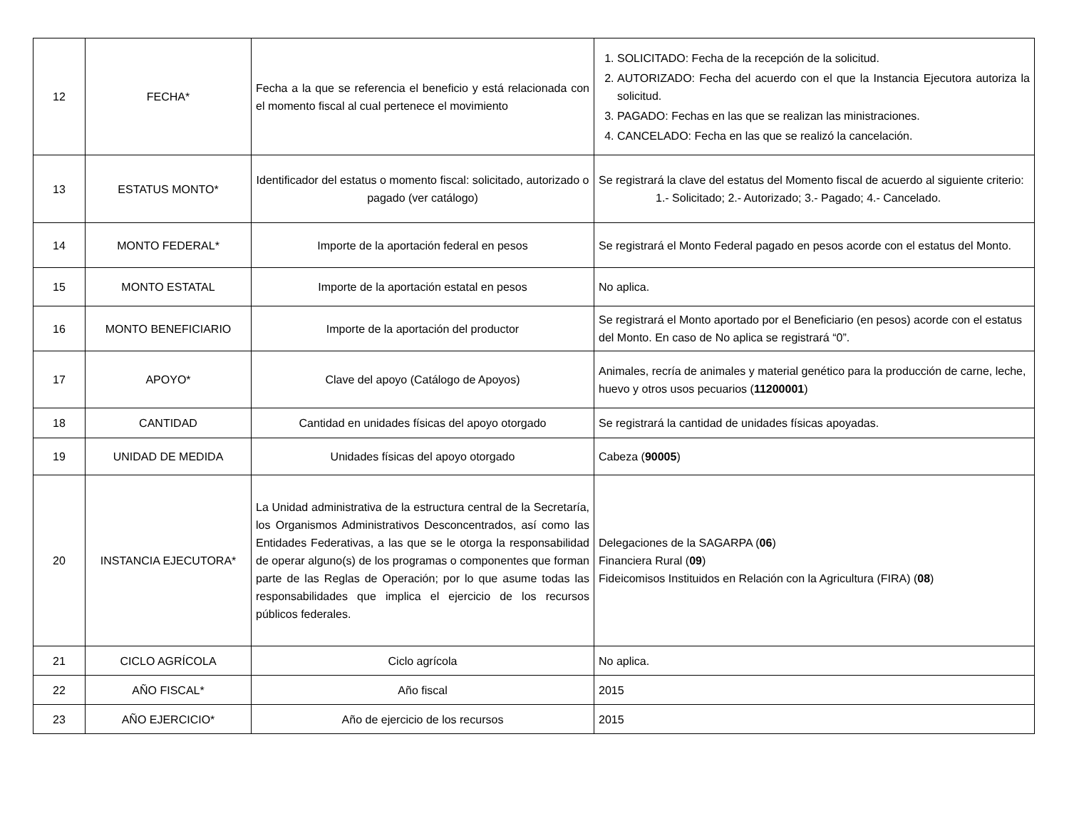| 12 | FECHA* | Fecha a la que se referencia el beneficio y está relacionada con el momento fiscal al cual pertenece el movimiento | 1. SOLICITADO: Fecha de la recepción de la solicitud. 2. AUTORIZADO: Fecha del acuerdo con el que la Instancia Ejecutora autoriza la solicitud. 3. PAGADO: Fechas en las que se realizan las ministraciones. 4. CANCELADO: Fecha en las que se realizó la cancelación. |
| 13 | ESTATUS MONTO* | Identificador del estatus o momento fiscal: solicitado, autorizado o pagado (ver catálogo) | Se registrará la clave del estatus del Momento fiscal de acuerdo al siguiente criterio: 1.- Solicitado; 2.- Autorizado; 3.- Pagado; 4.- Cancelado. |
| 14 | MONTO FEDERAL* | Importe de la aportación federal en pesos | Se registrará el Monto Federal pagado en pesos acorde con el estatus del Monto. |
| 15 | MONTO ESTATAL | Importe de la aportación estatal en pesos | No aplica. |
| 16 | MONTO BENEFICIARIO | Importe de la aportación del productor | Se registrará el Monto aportado por el Beneficiario (en pesos) acorde con el estatus del Monto. En caso de No aplica se registrará “0”. |
| 17 | APOYO* | Clave del apoyo (Catálogo de Apoyos) | Animales, recría de animales y material genético para la producción de carne, leche, huevo y otros usos pecuarios ( 11200001 ) |
| 18 | CANTIDAD | Cantidad en unidades físicas del apoyo otorgado | Se registrará la cantidad de unidades físicas apoyadas. |
| 19 | UNIDAD DE MEDIDA | Unidades físicas del apoyo otorgado | Cabeza ( 90005 ) |
| 20 | INSTANCIA EJECUTORA* | La Unidad administrativa de la estructura central de la Secretaría, los Organismos Administrativos Desconcentrados, así como las Entidades Federativas, a las que se le otorga la responsabilidad de operar alguno(s) de los programas o componentes que forman parte de las Reglas de Operación; por lo que asume todas las responsabilidades que implica el ejercicio de los recursos públicos federales. | Delegaciones de la SAGARPA ( 06 ) Financiera Rural ( 09 ) Fideicomisos Instituidos en Relación con la Agricultura (FIRA) ( 08 ) |
| 21 | CICLO AGRÍCOLA | Ciclo agrícola | No aplica. |
| 22 | AÑO FISCAL* | Año fiscal | 2015 |
| 23 | AÑO EJERCICIO* | Año de ejercicio de los recursos | 2015 |